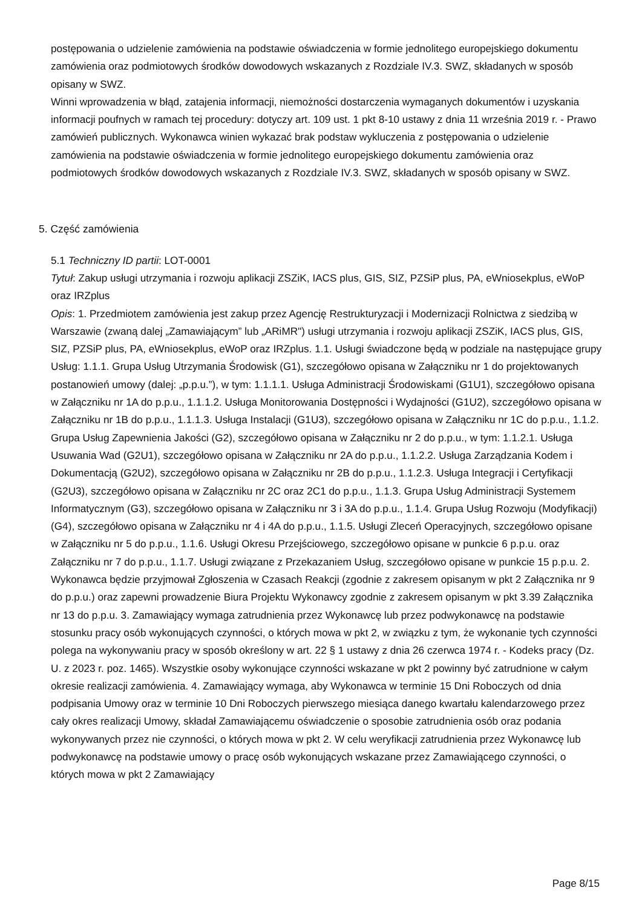postępowania o udzielenie zamówienia na podstawie oświadczenia w formie jednolitego europejskiego dokumentu zamówienia oraz podmiotowych środków dowodowych wskazanych z Rozdziale IV.3. SWZ, składanych w sposób opisany w SWZ.
Winni wprowadzenia w błąd, zatajenia informacji, niemożności dostarczenia wymaganych dokumentów i uzyskania informacji poufnych w ramach tej procedury: dotyczy art. 109 ust. 1 pkt 8-10 ustawy z dnia 11 września 2019 r. - Prawo zamówień publicznych. Wykonawca winien wykazać brak podstaw wykluczenia z postępowania o udzielenie zamówienia na podstawie oświadczenia w formie jednolitego europejskiego dokumentu zamówienia oraz podmiotowych środków dowodowych wskazanych z Rozdziale IV.3. SWZ, składanych w sposób opisany w SWZ.
5. Część zamówienia
5.1 Techniczny ID partii: LOT-0001
Tytuł: Zakup usługi utrzymania i rozwoju aplikacji ZSZiK, IACS plus, GIS, SIZ, PZSiP plus, PA, eWniosekplus, eWoP oraz IRZplus
Opis: 1. Przedmiotem zamówienia jest zakup przez Agencję Restrukturyzacji i Modernizacji Rolnictwa z siedzibą w Warszawie (zwaną dalej „Zamawiającym” lub „ARiMR") usługi utrzymania i rozwoju aplikacji ZSZiK, IACS plus, GIS, SIZ, PZSiP plus, PA, eWniosekplus, eWoP oraz IRZplus. 1.1. Usługi świadczone będą w podziale na następujące grupy Usług: 1.1.1. Grupa Usług Utrzymania Środowisk (G1), szczegółowo opisana w Załączniku nr 1 do projektowanych postanowień umowy (dalej: „p.p.u.”), w tym: 1.1.1.1. Usługa Administracji Środowiskami (G1U1), szczegółowo opisana w Załączniku nr 1A do p.p.u., 1.1.1.2. Usługa Monitorowania Dostępności i Wydajności (G1U2), szczegółowo opisana w Załączniku nr 1B do p.p.u., 1.1.1.3. Usługa Instalacji (G1U3), szczegółowo opisana w Załączniku nr 1C do p.p.u., 1.1.2. Grupa Usług Zapewnienia Jakości (G2), szczegółowo opisana w Załączniku nr 2 do p.p.u., w tym: 1.1.2.1. Usługa Usuwania Wad (G2U1), szczegółowo opisana w Załączniku nr 2A do p.p.u., 1.1.2.2. Usługa Zarządzania Kodem i Dokumentacją (G2U2), szczegółowo opisana w Załączniku nr 2B do p.p.u., 1.1.2.3. Usługa Integracji i Certyfikacji (G2U3), szczegółowo opisana w Załączniku nr 2C oraz 2C1 do p.p.u., 1.1.3. Grupa Usług Administracji Systemem Informatycznym (G3), szczegółowo opisana w Załączniku nr 3 i 3A do p.p.u., 1.1.4. Grupa Usług Rozwoju (Modyfikacji) (G4), szczegółowo opisana w Załączniku nr 4 i 4A do p.p.u., 1.1.5. Usługi Zleceń Operacyjnych, szczegółowo opisane w Załączniku nr 5 do p.p.u., 1.1.6. Usługi Okresu Przejściowego, szczegółowo opisane w punkcie 6 p.p.u. oraz Załączniku nr 7 do p.p.u., 1.1.7. Usługi związane z Przekazaniem Usług, szczegółowo opisane w punkcie 15 p.p.u. 2. Wykonawca będzie przyjmował Zgłoszenia w Czasach Reakcji (zgodnie z zakresem opisanym w pkt 2 Załącznika nr 9 do p.p.u.) oraz zapewni prowadzenie Biura Projektu Wykonawcy zgodnie z zakresem opisanym w pkt 3.39 Załącznika nr 13 do p.p.u. 3. Zamawiający wymaga zatrudnienia przez Wykonawcę lub przez podwykonawcę na podstawie stosunku pracy osób wykonujących czynności, o których mowa w pkt 2, w związku z tym, że wykonanie tych czynności polega na wykonywaniu pracy w sposób określony w art. 22 § 1 ustawy z dnia 26 czerwca 1974 r. - Kodeks pracy (Dz. U. z 2023 r. poz. 1465). Wszystkie osoby wykonujące czynności wskazane w pkt 2 powinny być zatrudnione w całym okresie realizacji zamówienia. 4. Zamawiający wymaga, aby Wykonawca w terminie 15 Dni Roboczych od dnia podpisania Umowy oraz w terminie 10 Dni Roboczych pierwszego miesiąca danego kwartału kalendarzowego przez cały okres realizacji Umowy, składał Zamawiającemu oświadczenie o sposobie zatrudnienia osób oraz podania wykonywanych przez nie czynności, o których mowa w pkt 2. W celu weryfikacji zatrudnienia przez Wykonawcę lub podwykonawcę na podstawie umowy o pracę osób wykonujących wskazane przez Zamawiającego czynności, o których mowa w pkt 2 Zamawiający
Page 8/15